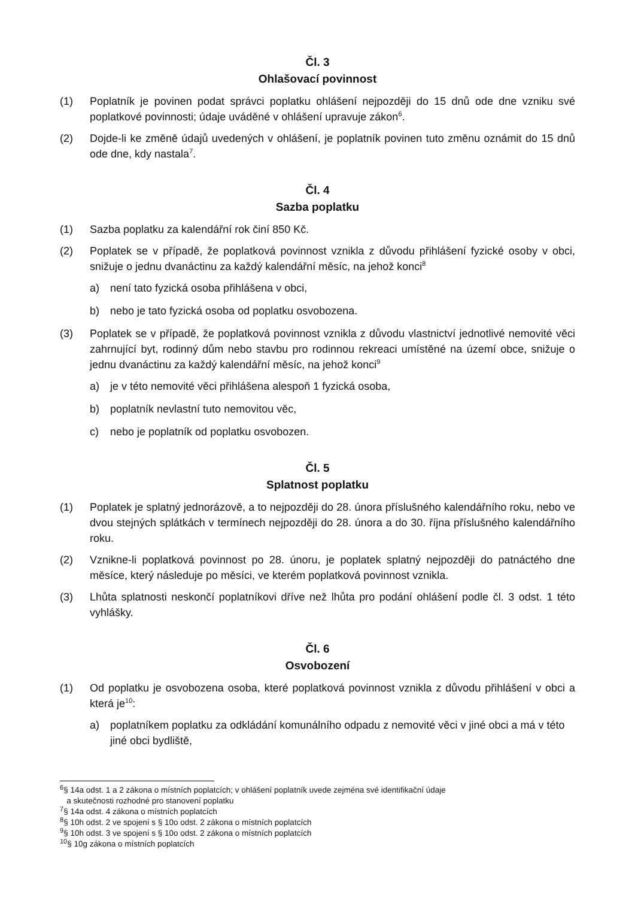Čl. 3
Ohlašovací povinnost
(1) Poplatník je povinen podat správci poplatku ohlášení nejpozději do 15 dnů ode dne vzniku své poplatkové povinnosti; údaje uváděné v ohlášení upravuje zákon<sup>6</sup>.
(2) Dojde-li ke změně údajů uvedených v ohlášení, je poplatník povinen tuto změnu oznámit do 15 dnů ode dne, kdy nastala<sup>7</sup>.
Čl. 4
Sazba poplatku
(1) Sazba poplatku za kalendářní rok činí 850 Kč.
(2) Poplatek se v případě, že poplatková povinnost vznikla z důvodu přihlášení fyzické osoby v obci, snižuje o jednu dvanáctinu za každý kalendářní měsíc, na jehož konci<sup>8</sup>
a) není tato fyzická osoba přihlášena v obci,
b) nebo je tato fyzická osoba od poplatku osvobozena.
(3) Poplatek se v případě, že poplatková povinnost vznikla z důvodu vlastnictví jednotlivé nemovité věci zahrnující byt, rodinný dům nebo stavbu pro rodinnou rekreaci umístěné na území obce, snižuje o jednu dvanáctinu za každý kalendářní měsíc, na jehož konci<sup>9</sup>
a) je v této nemovité věci přihlášena alespoň 1 fyzická osoba,
b) poplatník nevlastní tuto nemovitou věc,
c) nebo je poplatník od poplatku osvobozen.
Čl. 5
Splatnost poplatku
(1) Poplatek je splatný jednorázově, a to nejpozději do 28. února příslušného kalendářního roku, nebo ve dvou stejných splátkách v termínech nejpozději do 28. února a do 30. října příslušného kalendářního roku.
(2) Vznikne-li poplatková povinnost po 28. únoru, je poplatek splatný nejpozději do patnáctého dne měsíce, který následuje po měsíci, ve kterém poplatková povinnost vznikla.
(3) Lhůta splatnosti neskončí poplatníkovi dříve než lhůta pro podání ohlášení podle čl. 3 odst. 1 této vyhlášky.
Čl. 6
Osvobození
(1) Od poplatku je osvobozena osoba, které poplatková povinnost vznikla z důvodu přihlášení v obci a která je<sup>10</sup>:
a) poplatníkem poplatku za odkládání komunálního odpadu z nemovité věci v jiné obci a má v této jiné obci bydliště,
<sup>6</sup> § 14a odst. 1 a 2 zákona o místních poplatcích; v ohlášení poplatník uvede zejména své identifikační údaje
a skutečnosti rozhodné pro stanovení poplatku
<sup>7</sup> § 14a odst. 4 zákona o místních poplatcích
<sup>8</sup> § 10h odst. 2 ve spojení s § 10o odst. 2 zákona o místních poplatcích
<sup>9</sup> § 10h odst. 3 ve spojení s § 10o odst. 2 zákona o místních poplatcích
<sup>10</sup> § 10g zákona o místních poplatcích